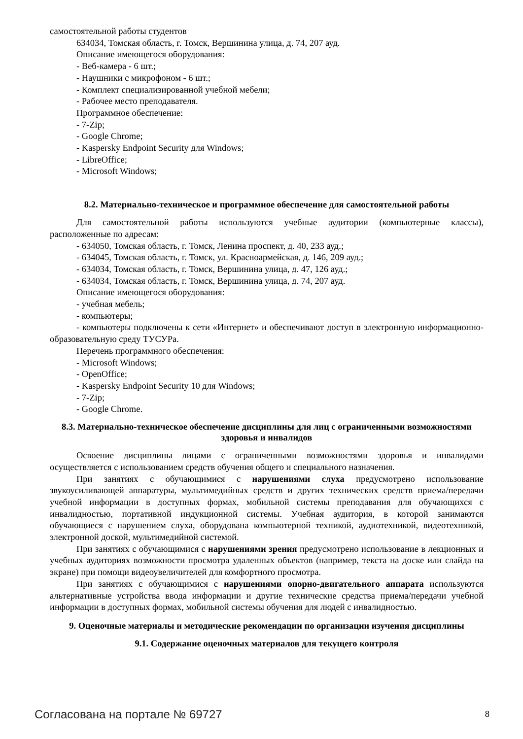самостоятельной работы студентов
634034, Томская область, г. Томск, Вершинина улица, д. 74, 207 ауд.
Описание имеющегося оборудования:
- Веб-камера - 6 шт.;
- Наушники с микрофоном - 6 шт.;
- Комплект специализированной учебной мебели;
- Рабочее место преподавателя.
Программное обеспечение:
- 7-Zip;
- Google Chrome;
- Kaspersky Endpoint Security для Windows;
- LibreOffice;
- Microsoft Windows;
8.2. Материально-техническое и программное обеспечение для самостоятельной работы
Для самостоятельной работы используются учебные аудитории (компьютерные классы), расположенные по адресам:
- 634050, Томская область, г. Томск, Ленина проспект, д. 40, 233 ауд.;
- 634045, Томская область, г. Томск, ул. Красноармейская, д. 146, 209 ауд.;
- 634034, Томская область, г. Томск, Вершинина улица, д. 47, 126 ауд.;
- 634034, Томская область, г. Томск, Вершинина улица, д. 74, 207 ауд.
Описание имеющегося оборудования:
- учебная мебель;
- компьютеры;
- компьютеры подключены к сети «Интернет» и обеспечивают доступ в электронную информационно-образовательную среду ТУСУРа.
Перечень программного обеспечения:
- Microsoft Windows;
- OpenOffice;
- Kaspersky Endpoint Security 10 для Windows;
- 7-Zip;
- Google Chrome.
8.3. Материально-техническое обеспечение дисциплины для лиц с ограниченными возможностями здоровья и инвалидов
Освоение дисциплины лицами с ограниченными возможностями здоровья и инвалидами осуществляется с использованием средств обучения общего и специального назначения.
При занятиях с обучающимися с нарушениями слуха предусмотрено использование звукоусиливающей аппаратуры, мультимедийных средств и других технических средств приема/передачи учебной информации в доступных формах, мобильной системы преподавания для обучающихся с инвалидностью, портативной индукционной системы. Учебная аудитория, в которой занимаются обучающиеся с нарушением слуха, оборудована компьютерной техникой, аудиотехникой, видеотехникой, электронной доской, мультимедийной системой.
При занятиях с обучающимися с нарушениями зрения предусмотрено использование в лекционных и учебных аудиториях возможности просмотра удаленных объектов (например, текста на доске или слайда на экране) при помощи видеоувеличителей для комфортного просмотра.
При занятиях с обучающимися с нарушениями опорно-двигательного аппарата используются альтернативные устройства ввода информации и другие технические средства приема/передачи учебной информации в доступных формах, мобильной системы обучения для людей с инвалидностью.
9. Оценочные материалы и методические рекомендации по организации изучения дисциплины
9.1. Содержание оценочных материалов для текущего контроля
Согласована на портале № 69727 8